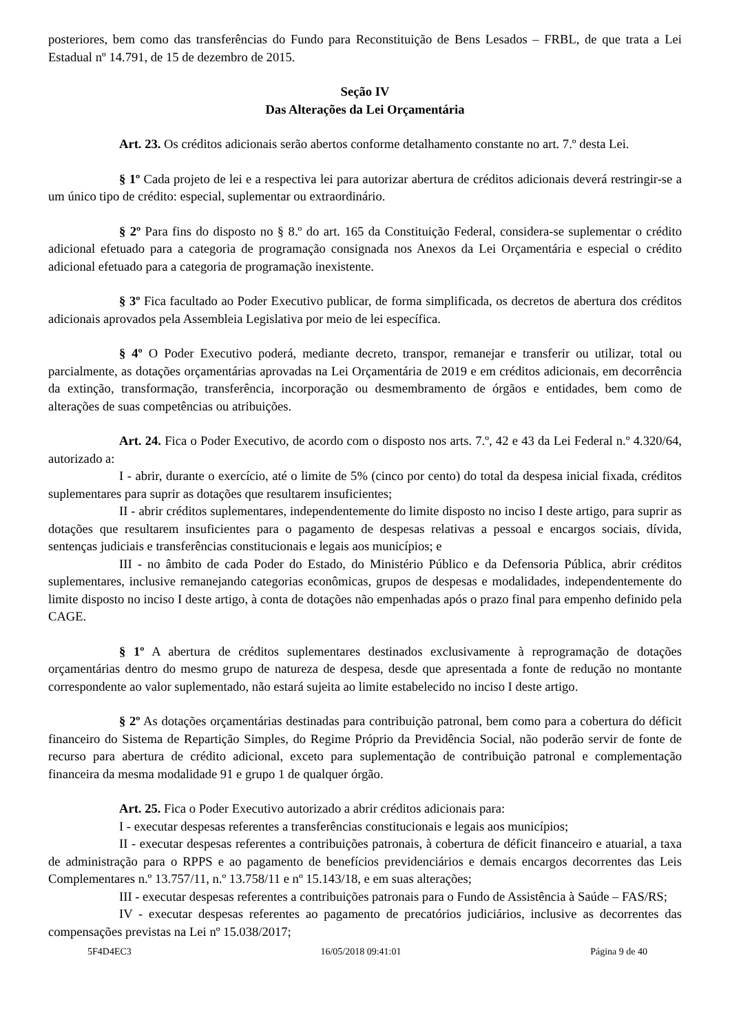posteriores, bem como das transferências do Fundo para Reconstituição de Bens Lesados – FRBL, de que trata a Lei Estadual nº 14.791, de 15 de dezembro de 2015.
Seção IV
Das Alterações da Lei Orçamentária
Art. 23. Os créditos adicionais serão abertos conforme detalhamento constante no art. 7.º desta Lei.
§ 1º Cada projeto de lei e a respectiva lei para autorizar abertura de créditos adicionais deverá restringir-se a um único tipo de crédito: especial, suplementar ou extraordinário.
§ 2º Para fins do disposto no § 8.º do art. 165 da Constituição Federal, considera-se suplementar o crédito adicional efetuado para a categoria de programação consignada nos Anexos da Lei Orçamentária e especial o crédito adicional efetuado para a categoria de programação inexistente.
§ 3º Fica facultado ao Poder Executivo publicar, de forma simplificada, os decretos de abertura dos créditos adicionais aprovados pela Assembleia Legislativa por meio de lei específica.
§ 4º O Poder Executivo poderá, mediante decreto, transpor, remanejar e transferir ou utilizar, total ou parcialmente, as dotações orçamentárias aprovadas na Lei Orçamentária de 2019 e em créditos adicionais, em decorrência da extinção, transformação, transferência, incorporação ou desmembramento de órgãos e entidades, bem como de alterações de suas competências ou atribuições.
Art. 24. Fica o Poder Executivo, de acordo com o disposto nos arts. 7.º, 42 e 43 da Lei Federal n.º 4.320/64, autorizado a:
I - abrir, durante o exercício, até o limite de 5% (cinco por cento) do total da despesa inicial fixada, créditos suplementares para suprir as dotações que resultarem insuficientes;
II - abrir créditos suplementares, independentemente do limite disposto no inciso I deste artigo, para suprir as dotações que resultarem insuficientes para o pagamento de despesas relativas a pessoal e encargos sociais, dívida, sentenças judiciais e transferências constitucionais e legais aos municípios; e
III - no âmbito de cada Poder do Estado, do Ministério Público e da Defensoria Pública, abrir créditos suplementares, inclusive remanejando categorias econômicas, grupos de despesas e modalidades, independentemente do limite disposto no inciso I deste artigo, à conta de dotações não empenhadas após o prazo final para empenho definido pela CAGE.
§ 1º A abertura de créditos suplementares destinados exclusivamente à reprogramação de dotações orçamentárias dentro do mesmo grupo de natureza de despesa, desde que apresentada a fonte de redução no montante correspondente ao valor suplementado, não estará sujeita ao limite estabelecido no inciso I deste artigo.
§ 2º As dotações orçamentárias destinadas para contribuição patronal, bem como para a cobertura do déficit financeiro do Sistema de Repartição Simples, do Regime Próprio da Previdência Social, não poderão servir de fonte de recurso para abertura de crédito adicional, exceto para suplementação de contribuição patronal e complementação financeira da mesma modalidade 91 e grupo 1 de qualquer órgão.
Art. 25. Fica o Poder Executivo autorizado a abrir créditos adicionais para:
I - executar despesas referentes a transferências constitucionais e legais aos municípios;
II - executar despesas referentes a contribuições patronais, à cobertura de déficit financeiro e atuarial, a taxa de administração para o RPPS e ao pagamento de benefícios previdenciários e demais encargos decorrentes das Leis Complementares n.º 13.757/11, n.º 13.758/11 e nº 15.143/18, e em suas alterações;
III - executar despesas referentes a contribuições patronais para o Fundo de Assistência à Saúde – FAS/RS;
IV - executar despesas referentes ao pagamento de precatórios judiciários, inclusive as decorrentes das compensações previstas na Lei nº 15.038/2017;
5F4D4EC3 16/05/2018 09:41:01 Página 9 de 40